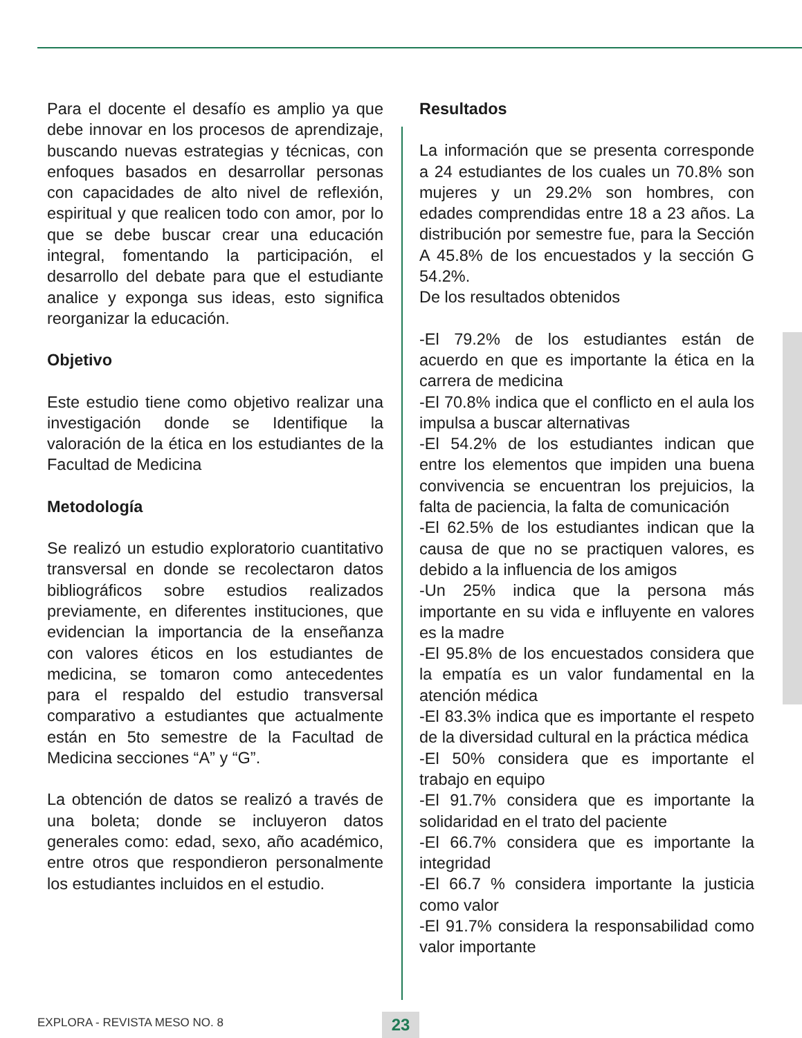Para el docente el desafío es amplio ya que debe innovar en los procesos de aprendizaje, buscando nuevas estrategias y técnicas, con enfoques basados en desarrollar personas con capacidades de alto nivel de reflexión, espiritual y que realicen todo con amor, por lo que se debe buscar crear una educación integral, fomentando la participación, el desarrollo del debate para que el estudiante analice y exponga sus ideas, esto significa reorganizar la educación.
Objetivo
Este estudio tiene como objetivo realizar una investigación donde se Identifique la valoración de la ética en los estudiantes de la Facultad de Medicina
Metodología
Se realizó un estudio exploratorio cuantitativo transversal en donde se recolectaron datos bibliográficos sobre estudios realizados previamente, en diferentes instituciones, que evidencian la importancia de la enseñanza con valores éticos en los estudiantes de medicina, se tomaron como antecedentes para el respaldo del estudio transversal comparativo a estudiantes que actualmente están en 5to semestre de la Facultad de Medicina secciones “A” y “G”.
La obtención de datos se realizó a través de una boleta; donde se incluyeron datos generales como: edad, sexo, año académico, entre otros que respondieron personalmente los estudiantes incluidos en el estudio.
Resultados
La información que se presenta corresponde a 24 estudiantes de los cuales un 70.8% son mujeres y un 29.2% son hombres, con edades comprendidas entre 18 a 23 años. La distribución por semestre fue, para la Sección A 45.8% de los encuestados y la sección G 54.2%.
De los resultados obtenidos
-El 79.2% de los estudiantes están de acuerdo en que es importante la ética en la carrera de medicina
-El 70.8% indica que el conflicto en el aula los impulsa a buscar alternativas
-El 54.2% de los estudiantes indican que entre los elementos que impiden una buena convivencia se encuentran los prejuicios, la falta de paciencia, la falta de comunicación
-El 62.5% de los estudiantes indican que la causa de que no se practiquen valores, es debido a la influencia de los amigos
-Un 25% indica que la persona más importante en su vida e influyente en valores es la madre
-El 95.8% de los encuestados considera que la empatía es un valor fundamental en la atención médica
-El 83.3% indica que es importante el respeto de la diversidad cultural en la práctica médica
-El 50% considera que es importante el trabajo en equipo
-El 91.7% considera que es importante la solidaridad en el trato del paciente
-El 66.7% considera que es importante la integridad
-El 66.7 % considera importante la justicia como valor
-El 91.7% considera la responsabilidad como valor importante
EXPLORA - REVISTA MESO NO. 8 23